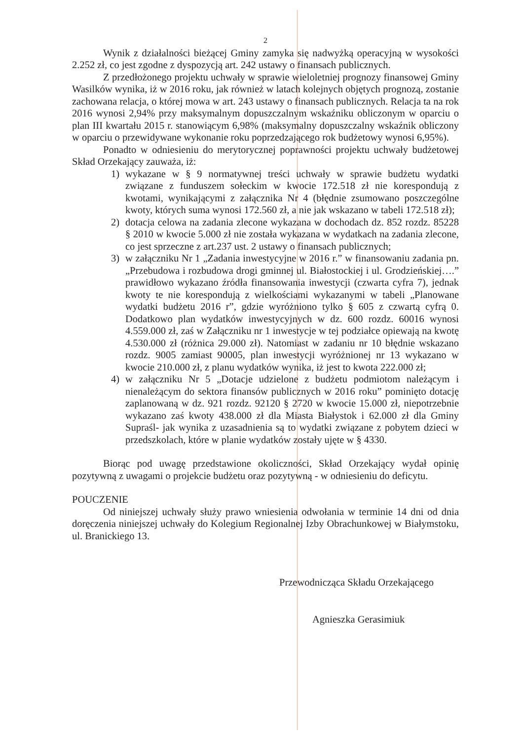2
Wynik z działalności bieżącej Gminy zamyka się nadwyżką operacyjną w wysokości 2.252 zł, co jest zgodne z dyspozycją art. 242 ustawy o finansach publicznych.
Z przedłożonego projektu uchwały w sprawie wieloletniej prognozy finansowej Gminy Wasilków wynika, iż w 2016 roku, jak również w latach kolejnych objętych prognozą, zostanie zachowana relacja, o której mowa w art. 243 ustawy o finansach publicznych. Relacja ta na rok 2016 wynosi 2,94% przy maksymalnym dopuszczalnym wskaźniku obliczonym w oparciu o plan III kwartału 2015 r. stanowiącym 6,98% (maksymalny dopuszczalny wskaźnik obliczony w oparciu o przewidywane wykonanie roku poprzedzającego rok budżetowy wynosi 6,95%).
Ponadto w odniesieniu do merytorycznej poprawności projektu uchwały budżetowej Skład Orzekający zauważa, iż:
1) wykazane w § 9 normatywnej treści uchwały w sprawie budżetu wydatki związane z funduszem sołeckim w kwocie 172.518 zł nie korespondują z kwotami, wynikającymi z załącznika Nr 4 (błędnie zsumowano poszczególne kwoty, których suma wynosi 172.560 zł, a nie jak wskazano w tabeli 172.518 zł);
2) dotacja celowa na zadania zlecone wykazana w dochodach dz. 852 rozdz. 85228 § 2010 w kwocie 5.000 zł nie została wykazana w wydatkach na zadania zlecone, co jest sprzeczne z art.237 ust. 2 ustawy o finansach publicznych;
3) w załączniku Nr 1 „Zadania inwestycyjne w 2016 r.” w finansowaniu zadania pn. „Przebudowa i rozbudowa drogi gminnej ul. Białostockiej i ul. Grodzieńskiej….” prawidłowo wykazano źródła finansowania inwestycji (czwarta cyfra 7), jednak kwoty te nie korespondują z wielkościami wykazanymi w tabeli „Planowane wydatki budżetu 2016 r”, gdzie wyróżniono tylko § 605 z czwartą cyfrą 0. Dodatkowo plan wydatków inwestycyjnych w dz. 600 rozdz. 60016 wynosi 4.559.000 zł, zaś w Załączniku nr 1 inwestycje w tej podziałce opiewają na kwotę 4.530.000 zł (różnica 29.000 zł). Natomiast w zadaniu nr 10 błędnie wskazano rozdz. 9005 zamiast 90005, plan inwestycji wyróżnionej nr 13 wykazano w kwocie 210.000 zł, z planu wydatków wynika, iż jest to kwota 222.000 zł;
4) w załączniku Nr 5 „Dotacje udzielone z budżetu podmiotom należącym i nienależącym do sektora finansów publicznych w 2016 roku” pominięto dotację zaplanowaną w dz. 921 rozdz. 92120 § 2720 w kwocie 15.000 zł, niepotrzebnie wykazano zaś kwoty 438.000 zł dla Miasta Białystok i 62.000 zł dla Gminy Supraśl- jak wynika z uzasadnienia są to wydatki związane z pobytem dzieci w przedszkolach, które w planie wydatków zostały ujęte w § 4330.
Biorąc pod uwagę przedstawione okoliczności, Skład Orzekający wydał opinię pozytywną z uwagami o projekcie budżetu oraz pozytywną - w odniesieniu do deficytu.
POUCZENIE
Od niniejszej uchwały służy prawo wniesienia odwołania w terminie 14 dni od dnia doręczenia niniejszej uchwały do Kolegium Regionalnej Izby Obrachunkowej w Białymstoku, ul. Branickiego 13.
Przewodnicząca Składu Orzekającego
Agnieszka Gerasimiuk